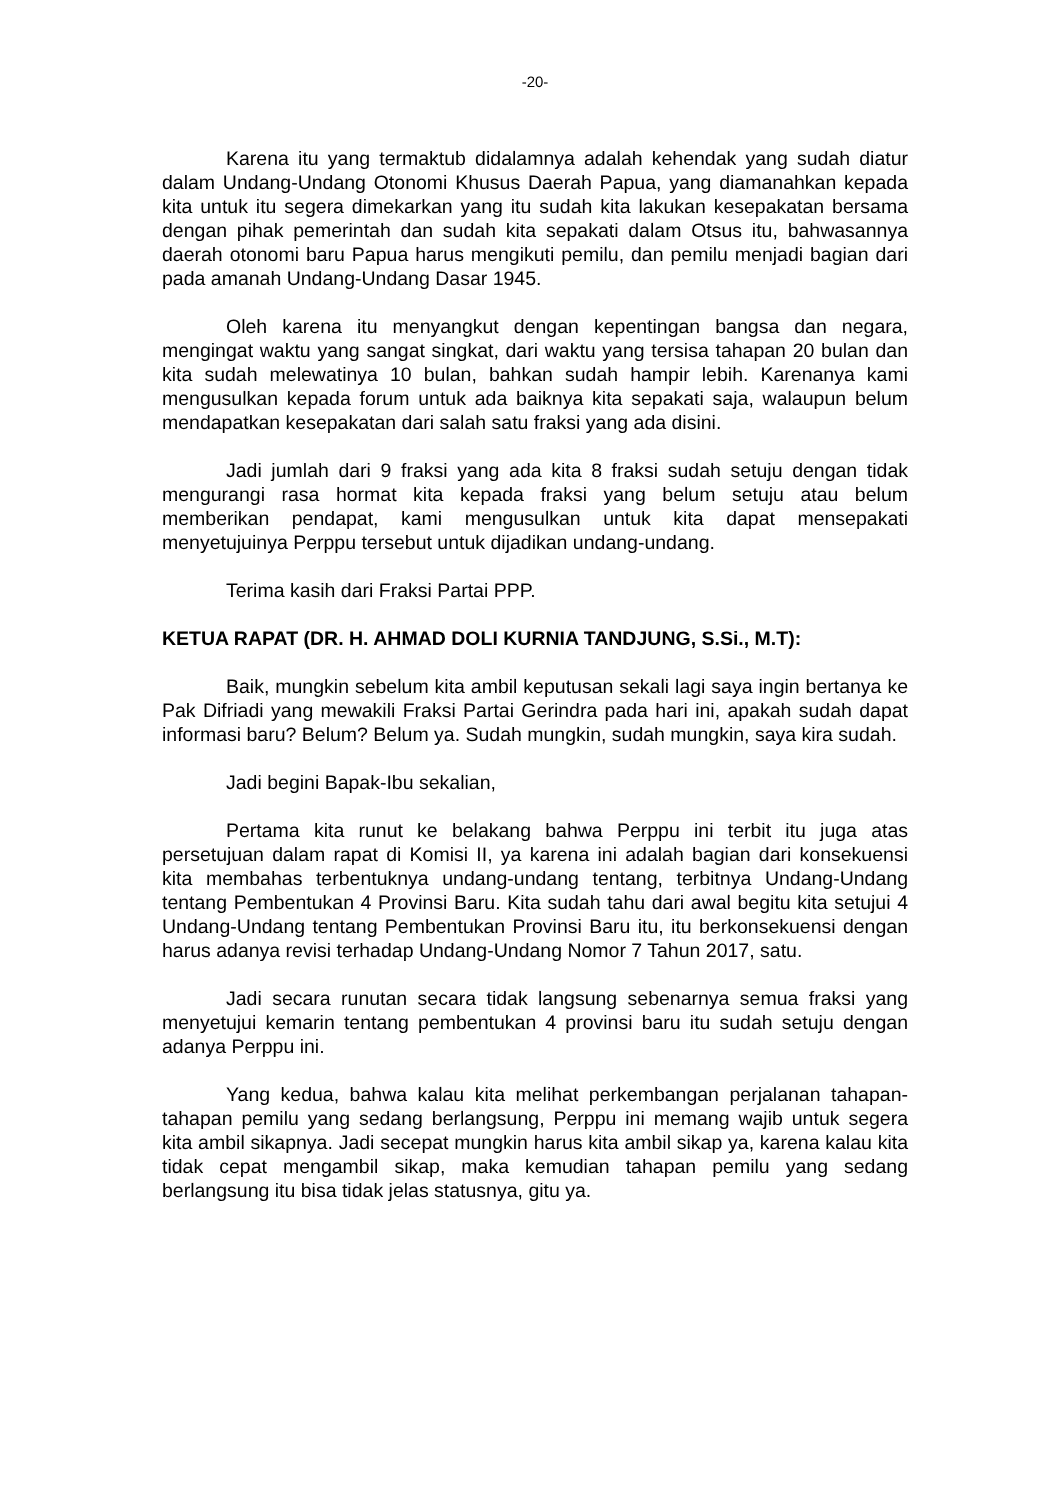-20-
Karena itu yang termaktub didalamnya adalah kehendak yang sudah diatur dalam Undang-Undang Otonomi Khusus Daerah Papua, yang diamanahkan kepada kita untuk itu segera dimekarkan yang itu sudah kita lakukan kesepakatan bersama dengan pihak pemerintah dan sudah kita sepakati dalam Otsus itu, bahwasannya daerah otonomi baru Papua harus mengikuti pemilu, dan pemilu menjadi bagian dari pada amanah Undang-Undang Dasar 1945.
Oleh karena itu menyangkut dengan kepentingan bangsa dan negara, mengingat waktu yang sangat singkat, dari waktu yang tersisa tahapan 20 bulan dan kita sudah melewatinya 10 bulan, bahkan sudah hampir lebih. Karenanya kami mengusulkan kepada forum untuk ada baiknya kita sepakati saja, walaupun belum mendapatkan kesepakatan dari salah satu fraksi yang ada disini.
Jadi jumlah dari 9 fraksi yang ada kita 8 fraksi sudah setuju dengan tidak mengurangi rasa hormat kita kepada fraksi yang belum setuju atau belum memberikan pendapat, kami mengusulkan untuk kita dapat mensepakati menyetujuinya Perppu tersebut untuk dijadikan undang-undang.
Terima kasih dari Fraksi Partai PPP.
KETUA RAPAT (DR. H. AHMAD DOLI KURNIA TANDJUNG, S.Si., M.T):
Baik, mungkin sebelum kita ambil keputusan sekali lagi saya ingin bertanya ke Pak Difriadi yang mewakili Fraksi Partai Gerindra pada hari ini, apakah sudah dapat informasi baru? Belum? Belum ya. Sudah mungkin, sudah mungkin, saya kira sudah.
Jadi begini Bapak-Ibu sekalian,
Pertama kita runut ke belakang bahwa Perppu ini terbit itu juga atas persetujuan dalam rapat di Komisi II, ya karena ini adalah bagian dari konsekuensi kita membahas terbentuknya undang-undang tentang, terbitnya Undang-Undang tentang Pembentukan 4 Provinsi Baru. Kita sudah tahu dari awal begitu kita setujui 4 Undang-Undang tentang Pembentukan Provinsi Baru itu, itu berkonsekuensi dengan harus adanya revisi terhadap Undang-Undang Nomor 7 Tahun 2017, satu.
Jadi secara runutan secara tidak langsung sebenarnya semua fraksi yang menyetujui kemarin tentang pembentukan 4 provinsi baru itu sudah setuju dengan adanya Perppu ini.
Yang kedua, bahwa kalau kita melihat perkembangan perjalanan tahapan-tahapan pemilu yang sedang berlangsung, Perppu ini memang wajib untuk segera kita ambil sikapnya. Jadi secepat mungkin harus kita ambil sikap ya, karena kalau kita tidak cepat mengambil sikap, maka kemudian tahapan pemilu yang sedang berlangsung itu bisa tidak jelas statusnya, gitu ya.